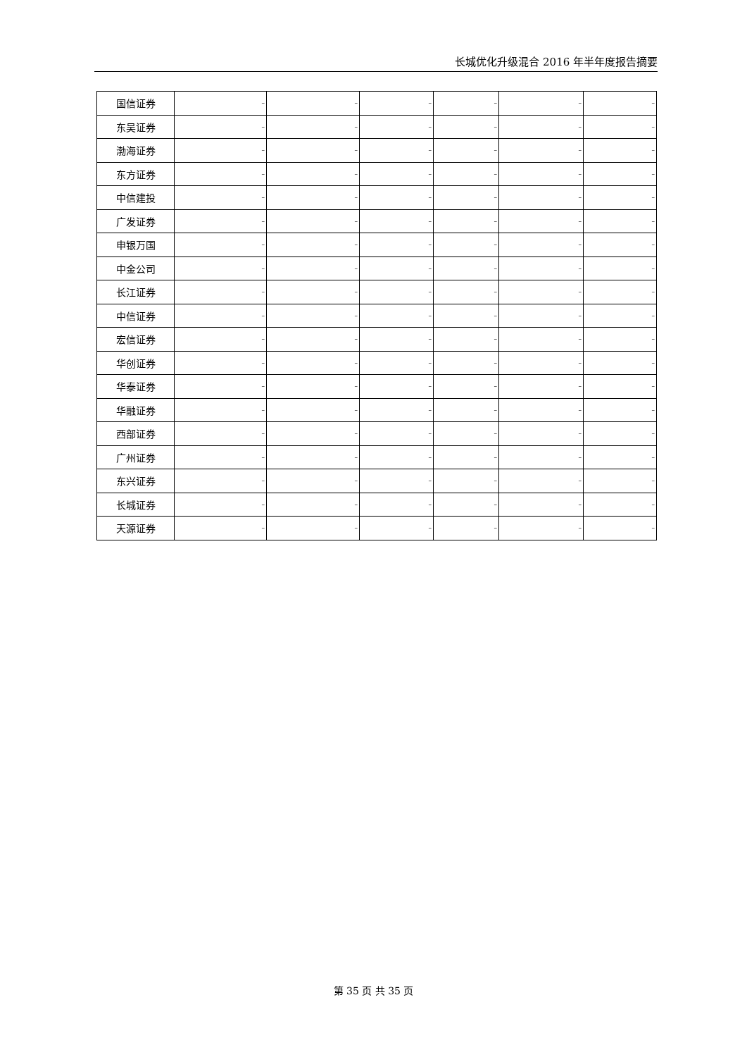长城优化升级混合 2016 年半年度报告摘要
| 国信证券 | – | – | – | – | – | – |
| 东吴证券 | – | – | – | – | – | – |
| 渤海证券 | – | – | – | – | – | – |
| 东方证券 | – | – | – | – | – | – |
| 中信建投 | – | – | – | – | – | – |
| 广发证券 | – | – | – | – | – | – |
| 申银万国 | – | – | – | – | – | – |
| 中金公司 | – | – | – | – | – | – |
| 长江证券 | – | – | – | – | – | – |
| 中信证券 | – | – | – | – | – | – |
| 宏信证券 | – | – | – | – | – | – |
| 华创证券 | – | – | – | – | – | – |
| 华泰证券 | – | – | – | – | – | – |
| 华融证券 | – | – | – | – | – | – |
| 西部证券 | – | – | – | – | – | – |
| 广州证券 | – | – | – | – | – | – |
| 东兴证券 | – | – | – | – | – | – |
| 长城证券 | – | – | – | – | – | – |
| 天源证券 | – | – | – | – | – | – |
第 35 页 共 35 页